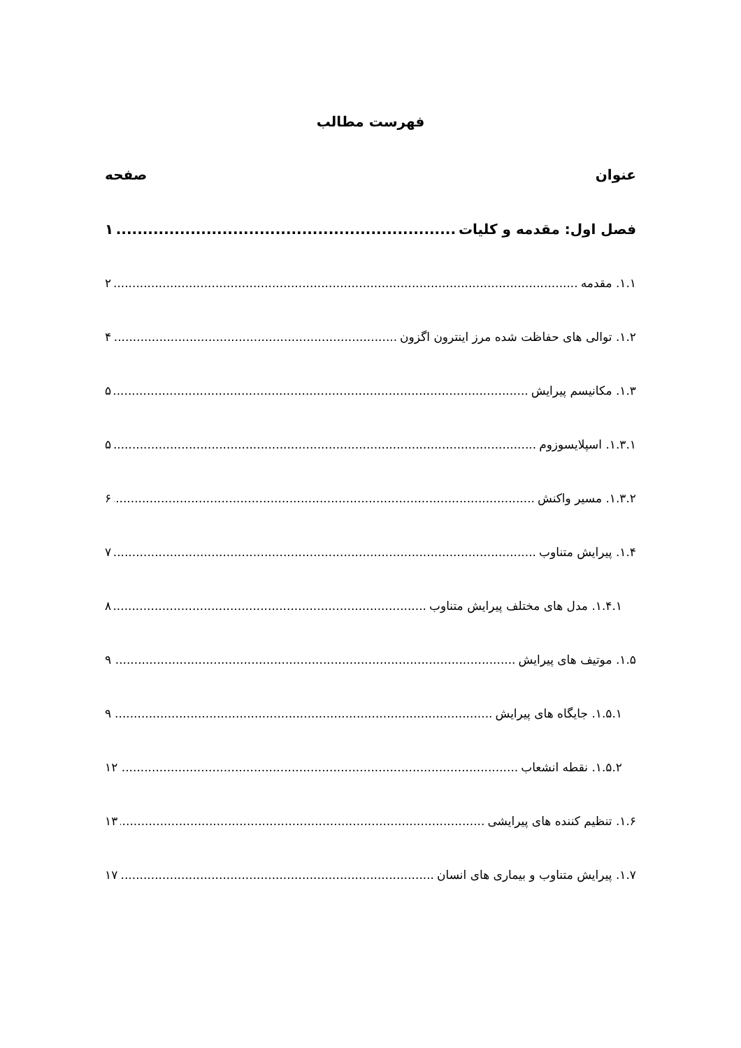فهرست مطالب
عنوان صفحه
فصل اول: مقدمه و کلیات ۱
۱.۱. مقدمه ۲
۱.۲. توالی های حفاظت شده مرز اینترون اگزون ۴
۱.۳. مکانیسم پیرایش ۵
۱.۳.۱. اسپلایسوزوم ۵
۱.۳.۲. مسیر واکنش ۶
۱.۴. پیرایش متناوب ۷
۱.۴.۱. مدل های مختلف پیرایش متناوب ۸
۱.۵. موتیف های پیرایش ۹
۱.۵.۱. جایگاه های پیرایش ۹
۱.۵.۲. نقطه انشعاب ۱۲
۱.۶. تنظیم کننده های پیرایشی ۱۳
۱.۷. پیرایش متناوب و بیماری های انسان ۱۷